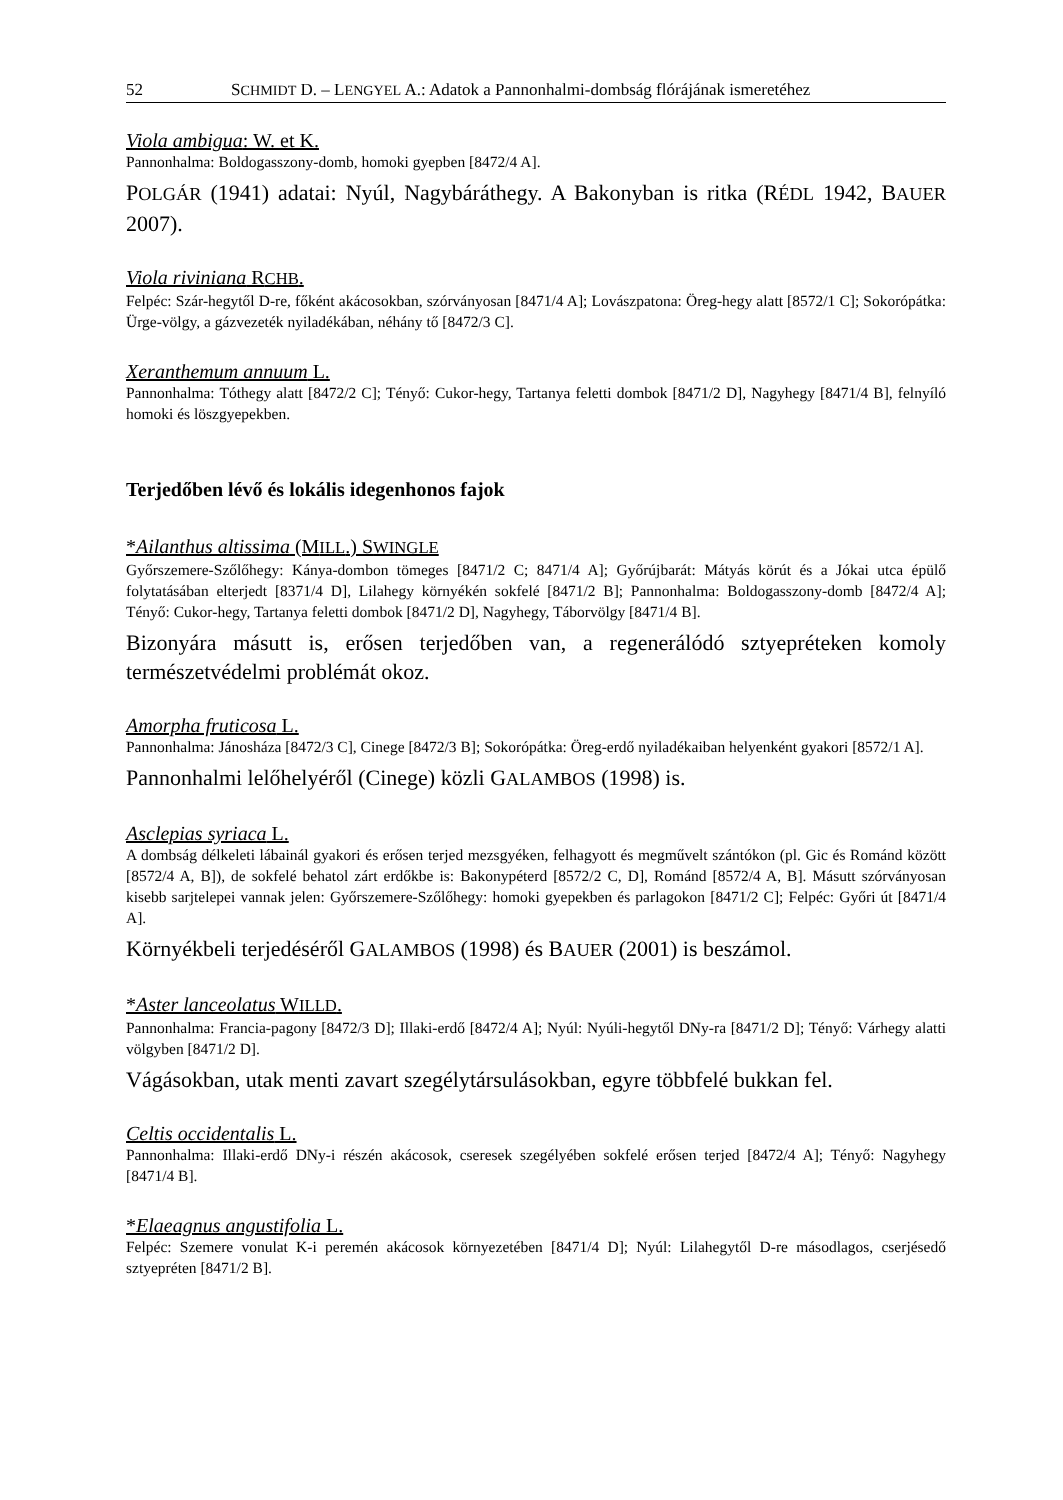52 SCHMIDT D. – LENGYEL A.: Adatok a Pannonhalmi-dombság flórájának ismeretéhez
Viola ambigua: W. et K.
Pannonhalma: Boldogasszony-domb, homoki gyepben [8472/4 A].
POLGÁR (1941) adatai: Nyúl, Nagybáráthegy. A Bakonyban is ritka (RÉDL 1942, BAUER 2007).
Viola riviniana RCHB.
Felpéc: Szár-hegytől D-re, főként akácosokban, szórványosan [8471/4 A]; Lovászpatona: Öreg-hegy alatt [8572/1 C]; Sokorópátka: Ürge-völgy, a gázvezeték nyiladékában, néhány tő [8472/3 C].
Xeranthemum annuum L.
Pannonhalma: Tóthegy alatt [8472/2 C]; Tényő: Cukor-hegy, Tartanya feletti dombok [8471/2 D], Nagyhegy [8471/4 B], felnyíló homoki és löszgyepekben.
Terjedőben lévő és lokális idegenhonos fajok
*Ailanthus altissima (MILL.) SWINGLE
Győrszemere-Szőlőhegy: Kánya-dombon tömeges [8471/2 C; 8471/4 A]; Győrújbarát: Mátyás körút és a Jókai utca épülő folytatásában elterjedt [8371/4 D], Lilahegy környékén sokfelé [8471/2 B]; Pannonhalma: Boldogasszony-domb [8472/4 A]; Tényő: Cukor-hegy, Tartanya feletti dombok [8471/2 D], Nagyhegy, Táborvölgy [8471/4 B].
Bizonyára másutt is, erősen terjedőben van, a regenerálódó sztyepréteken komoly természetvédelmi problémát okoz.
Amorpha fruticosa L.
Pannonhalma: Jánosháza [8472/3 C], Cinege [8472/3 B]; Sokorópátka: Öreg-erdő nyiladékaiban helyenként gyakori [8572/1 A].
Pannonhalmi lelőhelyéről (Cinege) közli GALAMBOS (1998) is.
Asclepias syriaca L.
A dombság délkeleti lábainál gyakori és erősen terjed mezsgyéken, felhagyott és megművelt szántókon (pl. Gic és Románd között [8572/4 A, B]), de sokfelé behatol zárt erdőkbe is: Bakonypéterd [8572/2 C, D], Románd [8572/4 A, B]. Másutt szórványosan kisebb sarjtelepei vannak jelen: Győrszemere-Szőlőhegy: homoki gyepekben és parlagokon [8471/2 C]; Felpéc: Győri út [8471/4 A].
Környékbeli terjedéséről GALAMBOS (1998) és BAUER (2001) is beszámol.
*Aster lanceolatus WILLD.
Pannonhalma: Francia-pagony [8472/3 D]; Illaki-erdő [8472/4 A]; Nyúl: Nyúli-hegytől DNy-ra [8471/2 D]; Tényő: Várhegy alatti völgyben [8471/2 D].
Vágásokban, utak menti zavart szegélytársulásokban, egyre többfelé bukkan fel.
Celtis occidentalis L.
Pannonhalma: Illaki-erdő DNy-i részén akácosok, cseresek szegélyében sokfelé erősen terjed [8472/4 A]; Tényő: Nagyhegy [8471/4 B].
*Elaeagnus angustifolia L.
Felpéc: Szemere vonulat K-i peremén akácosok környezetében [8471/4 D]; Nyúl: Lilahegytől D-re másodlagos, cserjésedő sztyepréten [8471/2 B].